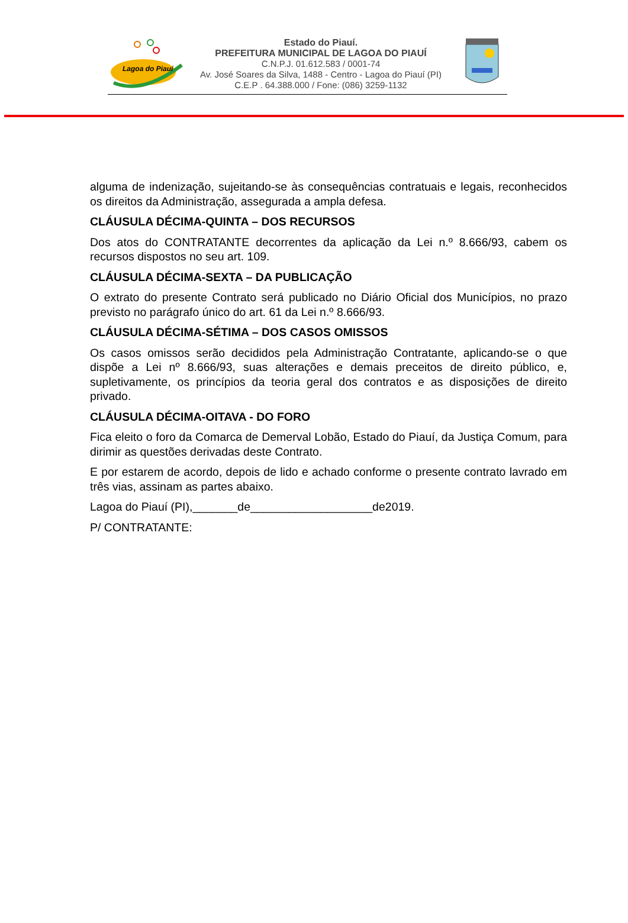Lagoa do Piauí
Estado do Piauí.
PREFEITURA MUNICIPAL DE LAGOA DO PIAUÍ
C.N.P.J. 01.612.583 / 0001-74
Av. José Soares da Silva, 1488 - Centro - Lagoa do Piauí (PI)
C.E.P . 64.388.000 / Fone: (086) 3259-1132
alguma de indenização, sujeitando-se às consequências contratuais e legais, reconhecidos os direitos da Administração, assegurada a ampla defesa.
CLÁUSULA DÉCIMA-QUINTA – DOS RECURSOS
Dos atos do CONTRATANTE decorrentes da aplicação da Lei n.º 8.666/93, cabem os recursos dispostos no seu art. 109.
CLÁUSULA DÉCIMA-SEXTA – DA PUBLICAÇÃO
O extrato do presente Contrato será publicado no Diário Oficial dos Municípios, no prazo previsto no parágrafo único do art. 61 da Lei n.º 8.666/93.
CLÁUSULA DÉCIMA-SÉTIMA – DOS CASOS OMISSOS
Os casos omissos serão decididos pela Administração Contratante, aplicando-se o que dispõe a Lei nº 8.666/93, suas alterações e demais preceitos de direito público, e, supletivamente, os princípios da teoria geral dos contratos e as disposições de direito privado.
CLÁUSULA DÉCIMA-OITAVA - DO FORO
Fica eleito o foro da Comarca de Demerval Lobão, Estado do Piauí, da Justiça Comum, para dirimir as questões derivadas deste Contrato.
E por estarem de acordo, depois de lido e achado conforme o presente contrato lavrado em três vias, assinam as partes abaixo.
Lagoa do Piauí (PI),_______de___________________de2019.
P/ CONTRATANTE: